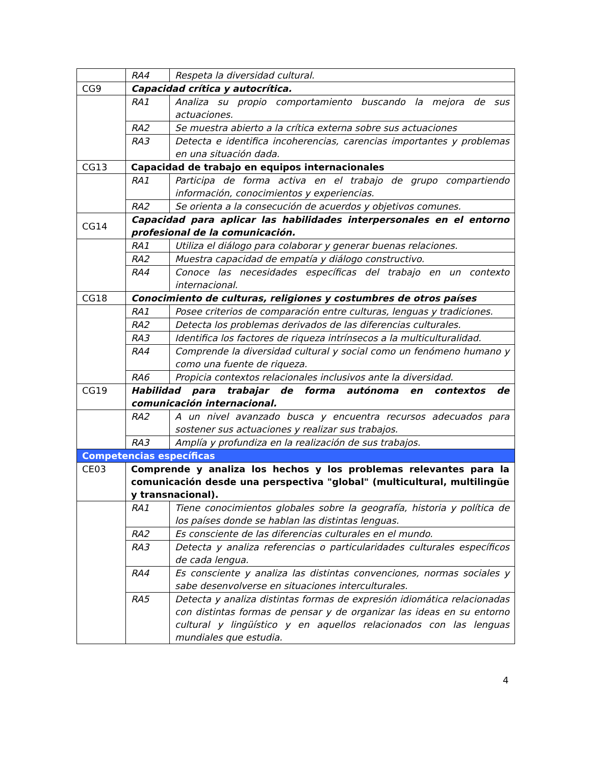| | RA4 | Respeta la diversidad cultural. |
| CG9 | Capacidad crítica y autocrítica. | |
| | RA1 | Analiza su propio comportamiento buscando la mejora de sus actuaciones. |
| | RA2 | Se muestra abierto a la crítica externa sobre sus actuaciones |
| | RA3 | Detecta e identifica incoherencias, carencias importantes y problemas en una situación dada. |
| CG13 | Capacidad de trabajo en equipos internacionales | |
| | RA1 | Participa de forma activa en el trabajo de grupo compartiendo información, conocimientos y experiencias. |
| | RA2 | Se orienta a la consecución de acuerdos y objetivos comunes. |
| CG14 | Capacidad para aplicar las habilidades interpersonales en el entorno profesional de la comunicación. | |
| | RA1 | Utiliza el diálogo para colaborar y generar buenas relaciones. |
| | RA2 | Muestra capacidad de empatía y diálogo constructivo. |
| | RA4 | Conoce las necesidades específicas del trabajo en un contexto internacional. |
| CG18 | Conocimiento de culturas, religiones y costumbres de otros países | |
| | RA1 | Posee criterios de comparación entre culturas, lenguas y tradiciones. |
| | RA2 | Detecta los problemas derivados de las diferencias culturales. |
| | RA3 | Identifica los factores de riqueza intrínsecos a la multiculturalidad. |
| | RA4 | Comprende la diversidad cultural y social como un fenómeno humano y como una fuente de riqueza. |
| | RA6 | Propicia contextos relacionales inclusivos ante la diversidad. |
| CG19 | Habilidad para trabajar de forma autónoma en contextos de comunicación internacional. | |
| | RA2 | A un nivel avanzado busca y encuentra recursos adecuados para sostener sus actuaciones y realizar sus trabajos. |
| | RA3 | Amplía y profundiza en la realización de sus trabajos. |
| Competencias específicas | | |
| CE03 | Comprende y analiza los hechos y los problemas relevantes para la comunicación desde una perspectiva "global" (multicultural, multilingüe y transnacional). | |
| | RA1 | Tiene conocimientos globales sobre la geografía, historia y política de los países donde se hablan las distintas lenguas. |
| | RA2 | Es consciente de las diferencias culturales en el mundo. |
| | RA3 | Detecta y analiza referencias o particularidades culturales específicos de cada lengua. |
| | RA4 | Es consciente y analiza las distintas convenciones, normas sociales y sabe desenvolverse en situaciones interculturales. |
| | RA5 | Detecta y analiza distintas formas de expresión idiomática relacionadas con distintas formas de pensar y de organizar las ideas en su entorno cultural y lingüístico y en aquellos relacionados con las lenguas mundiales que estudia. |
4